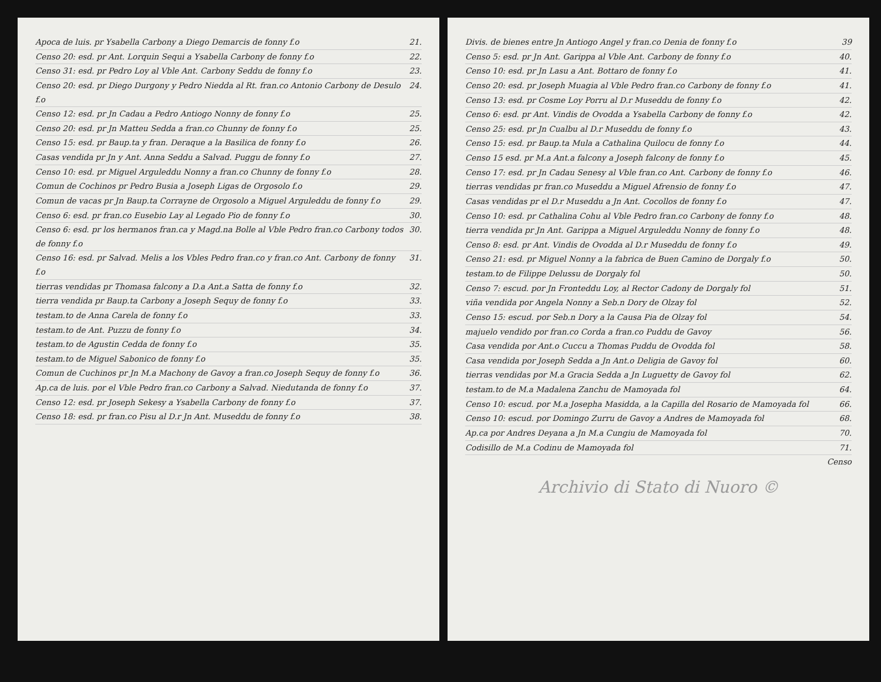Apoca de luis. pr Ysabella Carbony a Diego Demarcis de fonny f.o 21.
Censo 20: esd. pr Ant. Lorquin Sequi a Ysabella Carbony de fonny f.o 22.
Censo 31: esd. pr Pedro Loy al Vble Ant. Carbony Seddu de fonny f.o 23.
Censo 20: esd. pr Diego Durgony y Pedro Niedda al Rt. fran.co Antonio Carbony de Desulo f.o 24.
Censo 12: esd. pr Jn Cadau a Pedro Antiogo Nonny de fonny f.o 25.
Censo 20: esd. pr Jn Matteu Sedda a fran.co Chunny de fonny f.o 25.
Censo 15: esd. pr Baup.ta y fran. Deraque a la Basilica de fonny f.o 26.
Casas vendida pr Jn y Ant. Anna Seddu a Salvad. Puggu de fonny f.o 27.
Censo 10: esd. pr Miguel Arguleddu Nonny a fran.co Chunny de fonny f.o 28.
Comun de Cochinos pr Pedro Busia a Joseph Ligas de Orgosolo f.o 29.
Comun de vacas pr Jn Baup.ta Corrayne de Orgosolo a Miguel Arguleddu de fonny f.o 29.
Censo 6: esd. pr fran.co Eusebio Lay al Legado Pio de fonny f.o 30.
Censo 6: esd. pr los hermanos fran.ca y Magd.na Bolle al Vble Pedro fran.co Carbony todos de fonny f.o 30.
Censo 16: esd. pr Salvad. Melis a los Vbles Pedro fran.co y fran.co Ant. Carbony de fonny f.o 31.
tierras vendidas pr Thomasa falcony a D.a Ant.a Satta de fonny f.o 32.
tierra vendida pr Baup.ta Carbony a Joseph Sequy de fonny f.o 33.
testam.to de Anna Carela de fonny f.o 33.
testam.to de Ant. Puzzu de fonny f.o 34.
testam.to de Agustin Cedda de fonny f.o 35.
testam.to de Miguel Sabonico de fonny f.o 35.
Comun de Cuchinos pr Jn M.a Machony de Gavoy a fran.co Joseph Sequy de fonny f.o 36.
Ap.ca de luis. por el Vble Pedro fran.co Carbony a Salvad. Niedutanda de fonny f.o 37.
Censo 12: esd. pr Joseph Sekesy a Ysabella Carbony de fonny f.o 37.
Censo 18: esd. pr fran.co Pisu al D.r Jn Ant. Museddu de fonny f.o 38.
Divis. de bienes entre Jn Antiogo Angel y fran.co Denia de fonny f.o 39
Censo 5: esd. pr Jn Ant. Garippa al Vble Ant. Carbony de fonny f.o 40.
Censo 10: esd. pr Jn Lasu a Ant. Bottaro de fonny f.o 41.
Censo 20: esd. pr Joseph Muagia al Vble Pedro fran.co Carbony de fonny f.o 41.
Censo 13: esd. pr Cosme Loy Porru al D.r Museddu de fonny f.o 42.
Censo 6: esd. pr Ant. Vindis de Ovodda a Ysabella Carbony de fonny f.o 42.
Censo 25: esd. pr Jn Cualbu al D.r Museddu de fonny f.o 43.
Censo 15: esd. pr Baup.ta Mula a Cathalina Quilocu de fonny f.o 44.
Censo 15 esd. pr M.a Ant.a falcony a Joseph falcony de fonny f.o 45.
Censo 17: esd. pr Jn Cadau Senesy al Vble fran.co Ant. Carbony de fonny f.o 46.
tierras vendidas pr fran.co Museddu a Miguel Afrensio de fonny f.o 47.
Casas vendidas pr el D.r Museddu a Jn Ant. Cocollos de fonny f.o 47.
Censo 10: esd. pr Cathalina Cohu al Vble Pedro fran.co Carbony de fonny f.o 48.
tierra vendida pr Jn Ant. Garippa a Miguel Arguleddu Nonny de fonny f.o 48.
Censo 8: esd. pr Ant. Vindis de Ovodda al D.r Museddu de fonny f.o 49.
Censo 21: esd. pr Miguel Nonny a la fabrica de Buen Camino de Dorgaly f.o 50.
testam.to de Filippe Delussu de Dorgaly fol 50.
Censo 7: escud. por Jn Fronteddu Loy, al Rector Cadony de Dorgaly fol 51.
viña vendida por Angela Nonny a Seb.n Dory de Olzay fol 52.
Censo 15: escud. por Seb.n Dory a la Causa Pia de Olzay fol 54.
majuelo vendido por fran.co Corda a fran.co Puddu de Gavoy 56.
Casa vendida por Ant.o Cuccu a Thomas Puddu de Ovodda fol 58.
Casa vendida por Joseph Sedda a Jn Ant.o Deligia de Gavoy fol 60.
tierras vendidas por M.a Gracia Sedda a Jn Luguetty de Gavoy fol 62.
testam.to de M.a Madalena Zanchu de Mamoyada fol 64.
Censo 10: escud. por M.a Josepha Masidda, a la Capilla del Rosario de Mamoyada fol 66.
Censo 10: escud. por Domingo Zurru de Gavoy a Andres de Mamoyada fol 68.
Ap.ca por Andres Deyana a Jn M.a Cungiu de Mamoyada fol 70.
Codisillo de M.a Codinu de Mamoyada fol 71.
Censo
Archivio di Stato di Nuoro ©